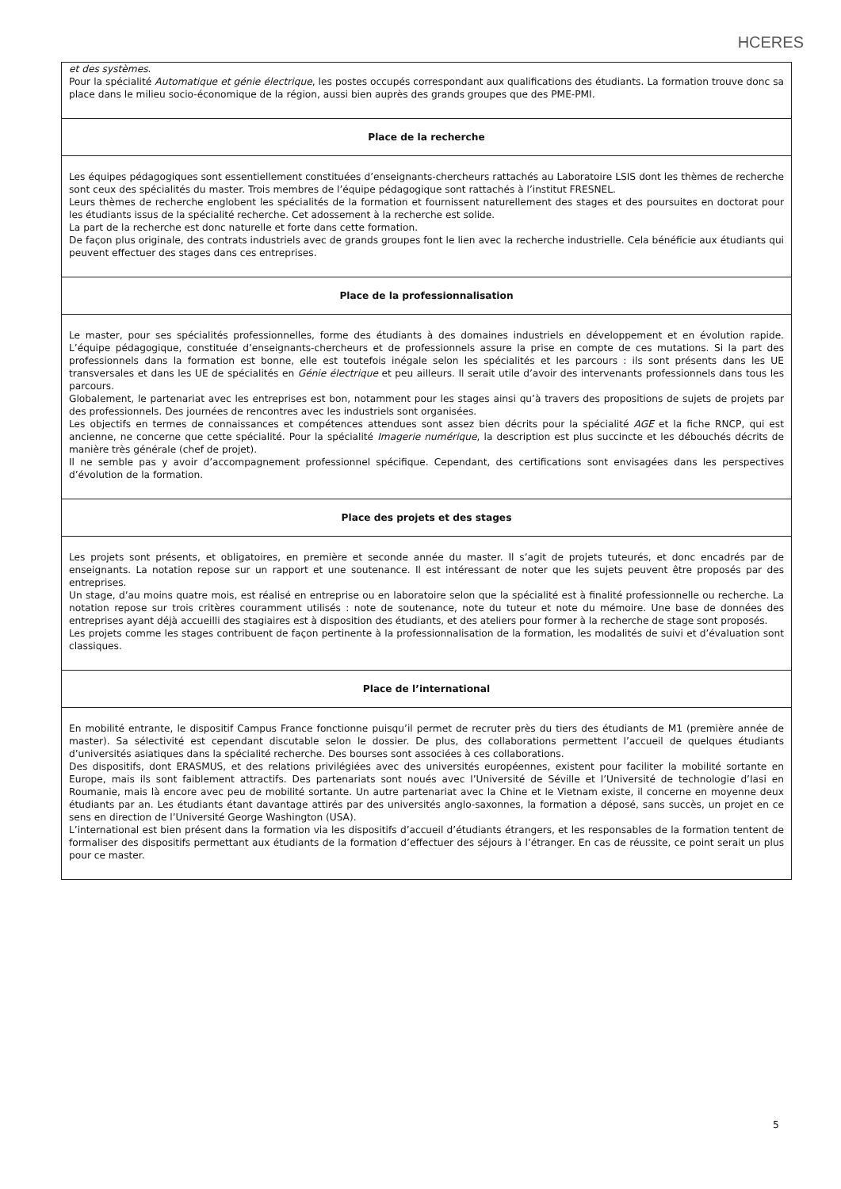HCERES
| et des systèmes . Pour la spécialité Automatique et génie électrique , les postes occupés correspondant aux qualifications des étudiants. La formation trouve donc sa place dans le milieu socio-économique de la région, aussi bien auprès des grands groupes que des PME-PMI. |
| Place de la recherche |
| Les équipes pédagogiques sont essentiellement constituées d’enseignants-chercheurs rattachés au Laboratoire LSIS dont les thèmes de recherche sont ceux des spécialités du master. Trois membres de l’équipe pédagogique sont rattachés à l’institut FRESNEL. Leurs thèmes de recherche englobent les spécialités de la formation et fournissent naturellement des stages et des poursuites en doctorat pour les étudiants issus de la spécialité recherche. Cet adossement à la recherche est solide. La part de la recherche est donc naturelle et forte dans cette formation. De façon plus originale, des contrats industriels avec de grands groupes font le lien avec la recherche industrielle. Cela bénéficie aux étudiants qui peuvent effectuer des stages dans ces entreprises. |
| Place de la professionnalisation |
| Le master, pour ses spécialités professionnelles, forme des étudiants à des domaines industriels en développement et en évolution rapide. L’équipe pédagogique, constituée d’enseignants-chercheurs et de professionnels assure la prise en compte de ces mutations. Si la part des professionnels dans la formation est bonne, elle est toutefois inégale selon les spécialités et les parcours : ils sont présents dans les UE transversales et dans les UE de spécialités en Génie électrique et peu ailleurs. Il serait utile d’avoir des intervenants professionnels dans tous les parcours. Globalement, le partenariat avec les entreprises est bon, notamment pour les stages ainsi qu’à travers des propositions de sujets de projets par des professionnels. Des journées de rencontres avec les industriels sont organisées. Les objectifs en termes de connaissances et compétences attendues sont assez bien décrits pour la spécialité AGE et la fiche RNCP, qui est ancienne, ne concerne que cette spécialité. Pour la spécialité Imagerie numérique , la description est plus succincte et les débouchés décrits de manière très générale (chef de projet). Il ne semble pas y avoir d’accompagnement professionnel spécifique. Cependant, des certifications sont envisagées dans les perspectives d’évolution de la formation. |
| Place des projets et des stages |
| Les projets sont présents, et obligatoires, en première et seconde année du master. Il s’agit de projets tuteurés, et donc encadrés par de enseignants. La notation repose sur un rapport et une soutenance. Il est intéressant de noter que les sujets peuvent être proposés par des entreprises. Un stage, d’au moins quatre mois, est réalisé en entreprise ou en laboratoire selon que la spécialité est à finalité professionnelle ou recherche. La notation repose sur trois critères couramment utilisés : note de soutenance, note du tuteur et note du mémoire. Une base de données des entreprises ayant déjà accueilli des stagiaires est à disposition des étudiants, et des ateliers pour former à la recherche de stage sont proposés. Les projets comme les stages contribuent de façon pertinente à la professionnalisation de la formation, les modalités de suivi et d’évaluation sont classiques. |
| Place de l’international |
| En mobilité entrante, le dispositif Campus France fonctionne puisqu’il permet de recruter près du tiers des étudiants de M1 (première année de master). Sa sélectivité est cependant discutable selon le dossier. De plus, des collaborations permettent l’accueil de quelques étudiants d’universités asiatiques dans la spécialité recherche. Des bourses sont associées à ces collaborations. Des dispositifs, dont ERASMUS, et des relations privilégiées avec des universités européennes, existent pour faciliter la mobilité sortante en Europe, mais ils sont faiblement attractifs. Des partenariats sont noués avec l’Université de Séville et l’Université de technologie d’Iasi en Roumanie, mais là encore avec peu de mobilité sortante. Un autre partenariat avec la Chine et le Vietnam existe, il concerne en moyenne deux étudiants par an. Les étudiants étant davantage attirés par des universités anglo-saxonnes, la formation a déposé, sans succès, un projet en ce sens en direction de l’Université George Washington (USA). L’international est bien présent dans la formation via les dispositifs d’accueil d’étudiants étrangers, et les responsables de la formation tentent de formaliser des dispositifs permettant aux étudiants de la formation d’effectuer des séjours à l’étranger. En cas de réussite, ce point serait un plus pour ce master. |
5